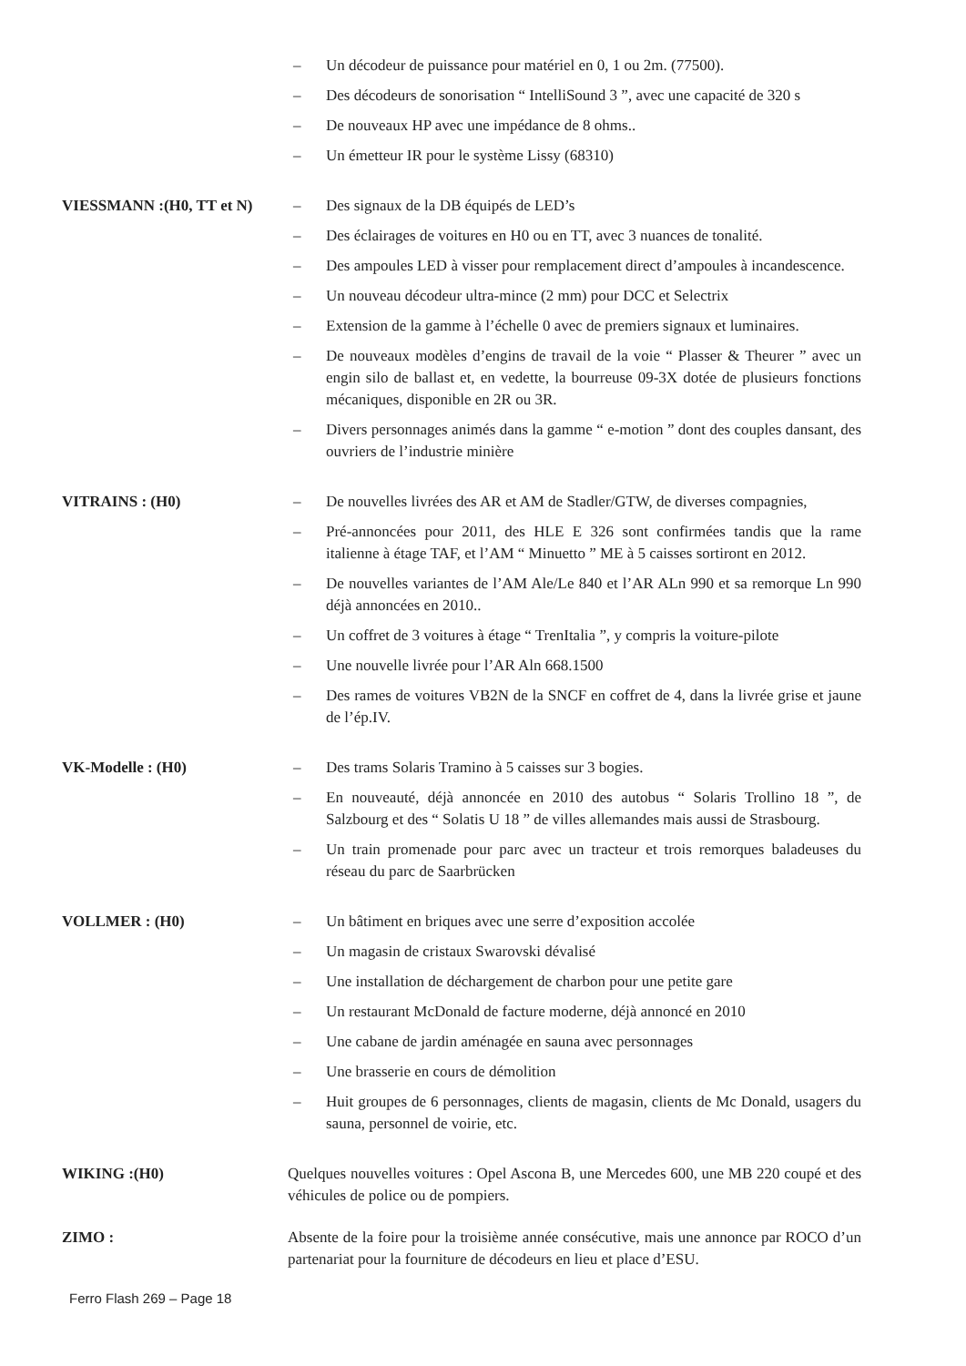– Un décodeur de puissance pour matériel en 0, 1 ou 2m. (77500).
– Des décodeurs de sonorisation “ IntelliSound 3 ”, avec une capacité de 320 s
– De nouveaux HP avec une impédance de 8 ohms..
– Un émetteur IR pour le système Lissy (68310)
VIESSMANN :(H0, TT et N)
– Des signaux de la DB équipés de LED’s
– Des éclairages de voitures en H0 ou en TT, avec 3 nuances de tonalité.
– Des ampoules LED à visser pour remplacement direct d’ampoules à incandescence.
– Un nouveau décodeur ultra-mince (2 mm) pour DCC et Selectrix
– Extension de la gamme à l’échelle 0 avec de premiers signaux et luminaires.
– De nouveaux modèles d’engins de travail de la voie “ Plasser & Theurer ” avec un engin silo de ballast et, en vedette, la bourreuse 09-3X dotée de plusieurs fonctions mécaniques, disponible en 2R ou 3R.
– Divers personnages animés dans la gamme “ e-motion ” dont des couples dansant, des ouvriers de l’industrie minière
VITRAINS : (H0)
– De nouvelles livrées des AR et AM de Stadler/GTW, de diverses compagnies,
– Pré-annoncées pour 2011, des HLE E 326 sont confirmées tandis que la rame italienne à étage TAF, et l’AM “ Minuetto ” ME à 5 caisses sortiront en 2012.
– De nouvelles variantes de l’AM Ale/Le 840 et l’AR ALn 990 et sa remorque Ln 990 déjà annoncées en 2010..
– Un coffret de 3 voitures à étage “ TrenItalia ”, y compris la voiture-pilote
– Une nouvelle livrée pour l’AR Aln 668.1500
– Des rames de voitures VB2N de la SNCF en coffret de 4, dans la livrée grise et jaune de l’ép.IV.
VK-Modelle : (H0)
– Des trams Solaris Tramino à 5 caisses sur 3 bogies.
– En nouveauté, déjà annoncée en 2010 des autobus “ Solaris Trollino 18 ”, de Salzbourg et des “ Solatis U 18 ” de villes allemandes mais aussi de Strasbourg.
– Un train promenade pour parc avec un tracteur et trois remorques baladeuses du réseau du parc de Saarbrücken
VOLLMER : (H0)
– Un bâtiment en briques avec une serre d’exposition accolée
– Un magasin de cristaux Swarovski dévalisé
– Une installation de déchargement de charbon pour une petite gare
– Un restaurant McDonald de facture moderne, déjà annoncé en 2010
– Une cabane de jardin aménagée en sauna avec personnages
– Une brasserie en cours de démolition
– Huit groupes de 6 personnages, clients de magasin, clients de Mc Donald, usagers du sauna, personnel de voirie, etc.
WIKING :(H0)
Quelques nouvelles voitures : Opel Ascona B, une Mercedes 600, une MB 220 coupé et des véhicules de police ou de pompiers.
ZIMO :
Absente de la foire pour la troisième année consécutive, mais une annonce par ROCO d’un partenariat pour la fourniture de décodeurs en lieu et place d’ESU.
Ferro Flash 269 – Page 18